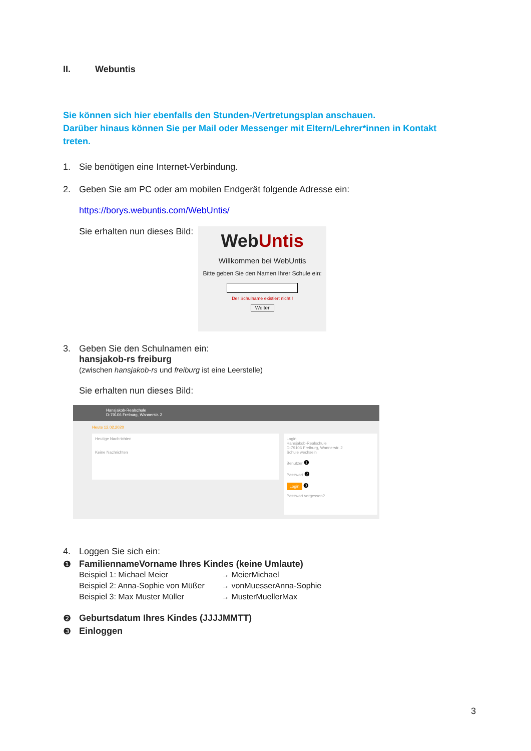II. Webuntis
Sie können sich hier ebenfalls den Stunden-/Vertretungsplan anschauen.
Darüber hinaus können Sie per Mail oder Messenger mit Eltern/Lehrer*innen in Kontakt treten.
1. Sie benötigen eine Internet-Verbindung.
2. Geben Sie am PC oder am mobilen Endgerät folgende Adresse ein:
https://borys.webuntis.com/WebUntis/
Sie erhalten nun dieses Bild:
WebUntis
Willkommen bei WebUntis
Bitte geben Sie den Namen Ihrer Schule ein:
Der Schulname existiert nicht !
Weiter
3. Geben Sie den Schulnamen ein:
hansjakob-rs freiburg
(zwischen hansjakob-rs und freiburg ist eine Leerstelle)
Sie erhalten nun dieses Bild:
Hansjakob-Realschule
D-79106 Freiburg, Wannerstr. 2
Heute 12.02.2020
Heutige Nachrichten
Keine Nachrichten
Login
Hansjakob-Realschule
D-79106 Freiburg, Wannerstr. 2
Schule wechseln
Benutzer ❶
Passwort ❷
Login ❸
Passwort vergessen?
4. Loggen Sie sich ein:
❶ FamiliennameVorname Ihres Kindes (keine Umlaute)
Beispiel 1: Michael Meier → MeierMichael
Beispiel 2: Anna-Sophie von Müßer
→ vonMuesserAnna-Sophie
Beispiel 3: Max Muster Müller → MusterMuellerMax
❷ Geburtsdatum Ihres Kindes (JJJJMMTT)
❸ Einloggen
3